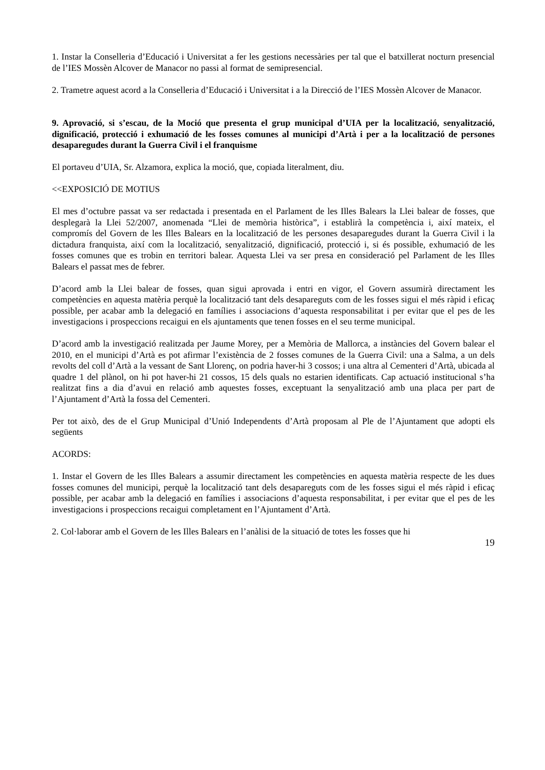1. Instar la Conselleria d’Educació i Universitat a fer les gestions necessàries per tal que el batxillerat nocturn presencial de l’IES Mossèn Alcover de Manacor no passi al format de semipresencial.
2. Trametre aquest acord a la Conselleria d’Educació i Universitat i a la Direcció de l’IES Mossèn Alcover de Manacor.
9. Aprovació, si s’escau, de la Moció que presenta el grup municipal d’UIA per la localització, senyalització, dignificació, protecció i exhumació de les fosses comunes al municipi d’Artà i per a la localització de persones desaparegudes durant la Guerra Civil i el franquisme
El portaveu d’UIA, Sr. Alzamora, explica la moció, que, copiada literalment, diu.
<<EXPOSICIÓ DE MOTIUS
El mes d’octubre passat va ser redactada i presentada en el Parlament de les Illes Balears la Llei balear de fosses, que desplegarà la Llei 52/2007, anomenada “Llei de memòria històrica”, i establirà la competència i, així mateix, el compromís del Govern de les Illes Balears en la localització de les persones desaparegudes durant la Guerra Civil i la dictadura franquista, així com la localització, senyalització, dignificació, protecció i, si és possible, exhumació de les fosses comunes que es trobin en territori balear. Aquesta Llei va ser presa en consideració pel Parlament de les Illes Balears el passat mes de febrer.
D’acord amb la Llei balear de fosses, quan sigui aprovada i entri en vigor, el Govern assumirà directament les competències en aquesta matèria perquè la localització tant dels desapareguts com de les fosses sigui el més ràpid i eficaç possible, per acabar amb la delegació en famílies i associacions d’aquesta responsabilitat i per evitar que el pes de les investigacions i prospeccions recaigui en els ajuntaments que tenen fosses en el seu terme municipal.
D’acord amb la investigació realitzada per Jaume Morey, per a Memòria de Mallorca, a instàncies del Govern balear el 2010, en el municipi d’Artà es pot afirmar l’existència de 2 fosses comunes de la Guerra Civil: una a Salma, a un dels revolts del coll d’Artà a la vessant de Sant Llorenç, on podria haver-hi 3 cossos; i una altra al Cementeri d’Artà, ubicada al quadre 1 del plànol, on hi pot haver-hi 21 cossos, 15 dels quals no estarien identificats. Cap actuació institucional s’ha realitzat fins a dia d’avui en relació amb aquestes fosses, exceptuant la senyalització amb una placa per part de l’Ajuntament d’Artà la fossa del Cementeri.
Per tot això, des de el Grup Municipal d’Unió Independents d’Artà proposam al Ple de l’Ajuntament que adopti els següents
ACORDS:
1. Instar el Govern de les Illes Balears a assumir directament les competències en aquesta matèria respecte de les dues fosses comunes del municipi, perquè la localització tant dels desapareguts com de les fosses sigui el més ràpid i eficaç possible, per acabar amb la delegació en famílies i associacions d’aquesta responsabilitat, i per evitar que el pes de les investigacions i prospeccions recaigui completament en l’Ajuntament d’Artà.
2. Col·laborar amb el Govern de les Illes Balears en l’anàlisi de la situació de totes les fosses que hi
19